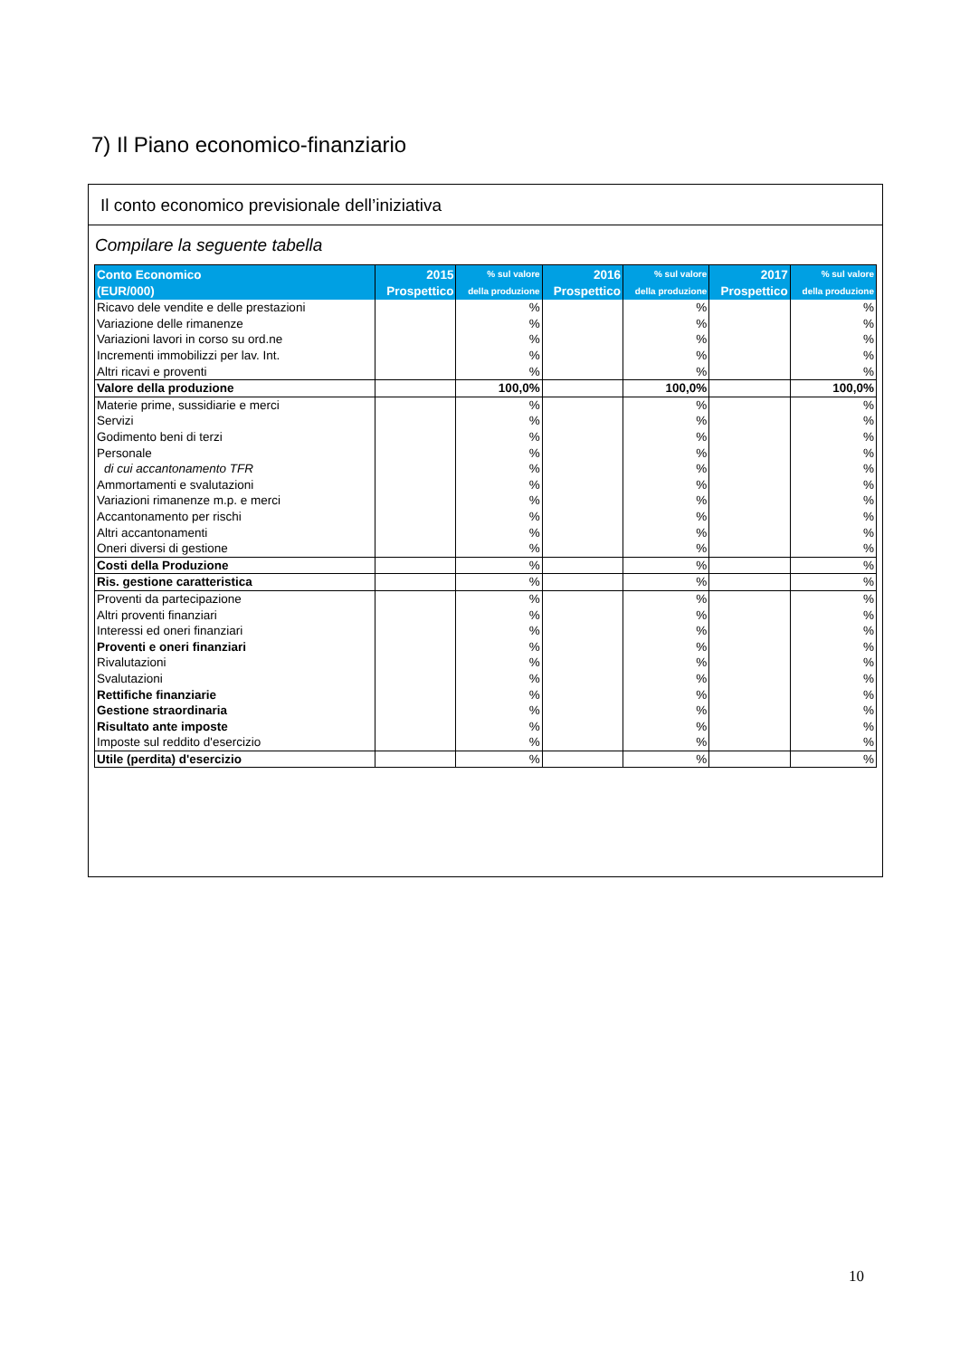7) Il Piano economico-finanziario
Il conto economico previsionale dell’iniziativa
Compilare la seguente tabella
| Conto Economico (EUR/000) | 2015 Prospettico | % sul valore della produzione | 2016 Prospettico | % sul valore della produzione | 2017 Prospettico | % sul valore della produzione |
| --- | --- | --- | --- | --- | --- | --- |
| Ricavo dele vendite e delle prestazioni | | % | | % | | % |
| Variazione delle rimanenze | | % | | % | | % |
| Variazioni lavori in corso su ord.ne | | % | | % | | % |
| Incrementi immobilizzi per lav. Int. | | % | | % | | % |
| Altri ricavi e proventi | | % | | % | | % |
| Valore della produzione | | 100,0% | | 100,0% | | 100,0% |
| Materie prime, sussidiarie e merci | | % | | % | | % |
| Servizi | | % | | % | | % |
| Godimento beni di terzi | | % | | % | | % |
| Personale | | % | | % | | % |
| di cui accantonamento TFR | | % | | % | | % |
| Ammortamenti e svalutazioni | | % | | % | | % |
| Variazioni rimanenze m.p. e merci | | % | | % | | % |
| Accantonamento per rischi | | % | | % | | % |
| Altri accantonamenti | | % | | % | | % |
| Oneri diversi di gestione | | % | | % | | % |
| Costi della Produzione | | % | | % | | % |
| Ris. gestione caratteristica | | % | | % | | % |
| Proventi da partecipazione | | % | | % | | % |
| Altri proventi finanziari | | % | | % | | % |
| Interessi ed oneri finanziari | | % | | % | | % |
| Proventi e oneri finanziari | | % | | % | | % |
| Rivalutazioni | | % | | % | | % |
| Svalutazioni | | % | | % | | % |
| Rettifiche finanziarie | | % | | % | | % |
| Gestione straordinaria | | % | | % | | % |
| Risultato ante imposte | | % | | % | | % |
| Imposte sul reddito d'esercizio | | % | | % | | % |
| Utile (perdita) d'esercizio | | % | | % | | % |
10